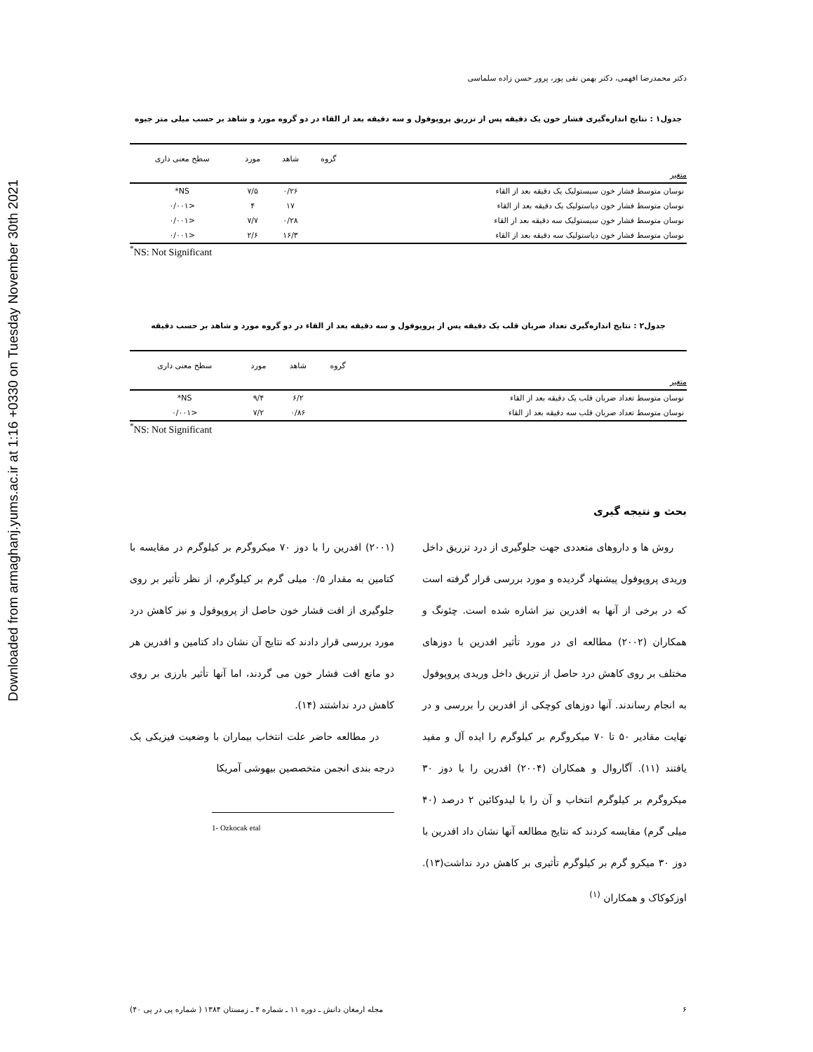Downloaded from armaghanj.yums.ac.ir at 1:16 +0330 on Tuesday November 30th 2021
دکتر محمدرضا افهمی، دکتر بهمن نقی پور، پرور حسن زاده سلماسی
جدول۱ : نتایج اندازه‌گیری فشار خون یک دقیقه پس از تزریق پروپوفول و سه دقیقه بعد از القاء در دو گروه مورد و شاهد بر حسب میلی متر جیوه
| | گروه | شاهد | مورد | سطح معنی داری |
| --- | --- | --- | --- | --- |
| متغیر | | | | |
| نوسان متوسط فشار خون سیستولیک یک دقیقه بعد از القاء | | ۰/۲۶ | ۷/۵ | NS* |
| نوسان متوسط فشار خون دیاستولیک یک دقیقه بعد از القاء | | ۱۷ | ۴ | <۰/۰۰۱ |
| نوسان متوسط فشار خون سیستولیک سه دقیقه بعد از القاء | | ۰/۲۸ | ۷/۷ | <۰/۰۰۱ |
| نوسان متوسط فشار خون دیاستولیک سه دقیقه بعد از القاء | | ۱۶/۳ | ۲/۶ | <۰/۰۰۱ |
<sup>*</sup> NS: Not Significant
جدول۲ : نتایج اندازه‌گیری تعداد ضربان قلب یک دقیقه پس از پروپوفول و سه دقیقه بعد از القاء در دو گروه مورد و شاهد بر حسب دقیقه
| | گروه | شاهد | مورد | سطح معنی داری |
| --- | --- | --- | --- | --- |
| متغیر | | | | |
| نوسان متوسط تعداد ضربان قلب یک دقیقه بعد از القاء | | ۶/۲ | ۹/۴ | NS* |
| نوسان متوسط تعداد ضربان قلب سه دقیقه بعد از القاء | | ۰/۸۶ | ۷/۲ | <۰/۰۰۱ |
<sup>*</sup> NS: Not Significant
بحث و نتیجه گیری
روش ها و داروهای متعددی جهت جلوگیری از درد تزریق داخل وریدی پروپوفول پیشنهاد گردیده و مورد بررسی قرار گرفته است که در برخی از آنها به افدرین نیز اشاره شده است. چئونگ و همکاران (۲۰۰۲) مطالعه ای در مورد تأثیر افدرین با دوزهای مختلف بر روی کاهش درد حاصل از تزریق داخل وریدی پروپوفول به انجام رساندند. آنها دوزهای کوچکی از افدرین را بررسی و در نهایت مقادیر ۵۰ تا ۷۰ میکروگرم بر کیلوگرم را ایده آل و مفید یافتند (۱۱). آگاروال و همکاران (۲۰۰۴) افدرین را با دوز ۳۰ میکروگرم بر کیلوگرم انتخاب و آن را با لیدوکائین ۲ درصد (۴۰ میلی گرم) مقایسه کردند که نتایج مطالعه آنها نشان داد افدرین با دوز ۳۰ میکرو گرم بر کیلوگرم تأثیری بر کاهش درد نداشت(۱۳). اوزکوکاک و همکاران <sup>(۱)</sup>
(۲۰۰۱) افدرین را با دوز ۷۰ میکروگرم بر کیلوگرم در مقایسه با کتامین به مقدار ۰/۵ میلی گرم بر کیلوگرم، از نظر تأثیر بر روی جلوگیری از افت فشار خون حاصل از پروپوفول و نیز کاهش درد مورد بررسی قرار دادند که نتایج آن نشان داد کتامین و افدرین هر دو مانع افت فشار خون می گردند، اما آنها تأثیر بارزی بر روی کاهش درد نداشتند (۱۴).
در مطالعه حاضر علت انتخاب بیماران با وضعیت فیزیکی یک درجه بندی انجمن متخصصین بیهوشی آمریکا
1- Ozkocak etal
۶ مجله ارمغان دانش ـ دوره ۱۱ ـ شماره ۴ ـ زمستان ۱۳۸۴ ( شماره پی در پی ۴۰)